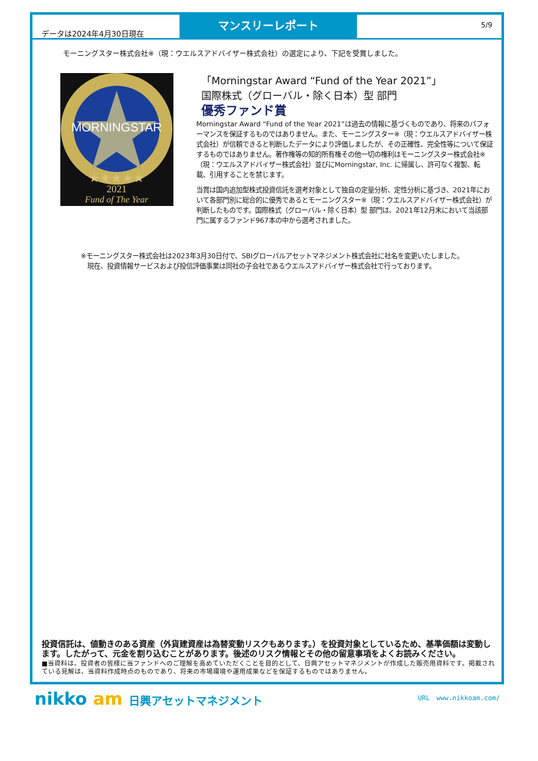データは2024年4月30日現在
マンスリーレポート
5/9
モーニングスター株式会社※（現：ウエルスアドバイザー株式会社）の選定により、下記を受賞しました。
MORNINGSTAR
★★★★★
2021
Fund of The Year
「Morningstar Award “Fund of the Year 2021”」
国際株式（グローバル・除く日本）型 部門
優秀ファンド賞
Morningstar Award “Fund of the Year 2021”は過去の情報に基づくものであり、将来のパフォーマンスを保証するものではありません。また、モーニングスター※（現：ウエルスアドバイザー株式会社）が信頼できると判断したデータにより評価しましたが、その正確性、完全性等について保証するものではありません。著作権等の知的所有権その他一切の権利はモーニングスター株式会社※（現：ウエルスアドバイザー株式会社）並びにMorningstar, Inc. に帰属し、許可なく複製、転載、引用することを禁じます。
当賞は国内追加型株式投資信託を選考対象として独自の定量分析、定性分析に基づき、2021年において各部門別に総合的に優秀であるとモーニングスター※（現：ウエルスアドバイザー株式会社）が判断したものです。国際株式（グローバル・除く日本）型 部門は、2021年12月末において当該部門に属するファンド967本の中から選考されました。
※モーニングスター株式会社は2023年3月30日付で、SBIグローバルアセットマネジメント株式会社に社名を変更いたしました。
　現在、投資情報サービスおよび投信評価事業は同社の子会社であるウエルスアドバイザー株式会社で行っております。
投資信託は、値動きのある資産（外貨建資産は為替変動リスクもあります。）を投資対象としているため、基準価額は変動します。したがって、元金を割り込むことがあります。後述のリスク情報とその他の留意事項をよくお読みください。
■当資料は、投資者の皆様に当ファンドへのご理解を高めていただくことを目的として、日興アセットマネジメントが作成した販売用資料です。掲載されている見解は、当資料作成時点のものであり、将来の市場環境や運用成果などを保証するものではありません。
nikko am 日興アセットマネジメント URL　www.nikkoam.com/